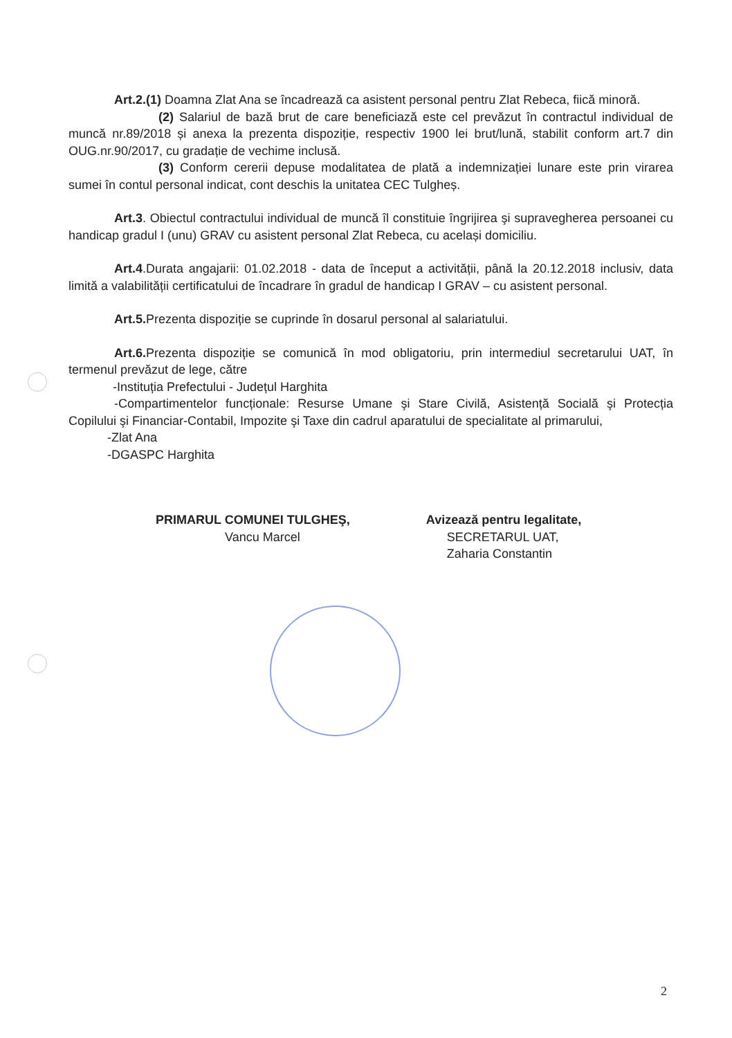Art.2.(1) Doamna Zlat Ana se încadrează ca asistent personal pentru Zlat Rebeca, fiică minoră.
(2) Salariul de bază brut de care beneficiază este cel prevăzut în contractul individual de muncă nr.89/2018 și anexa la prezenta dispoziție, respectiv 1900 lei brut/lună, stabilit conform art.7 din OUG.nr.90/2017, cu gradație de vechime inclusă.
(3) Conform cererii depuse modalitatea de plată a indemnizației lunare este prin virarea sumei în contul personal indicat, cont deschis la unitatea CEC Tulgheș.
Art.3. Obiectul contractului individual de muncă îl constituie îngrijirea şi supravegherea persoanei cu handicap gradul I (unu) GRAV cu asistent personal Zlat Rebeca, cu același domiciliu.
Art.4.Durata angajarii: 01.02.2018 - data de început a activității, până la 20.12.2018 inclusiv, data limită a valabilității certificatului de încadrare în gradul de handicap I GRAV – cu asistent personal.
Art.5. Prezenta dispoziție se cuprinde în dosarul personal al salariatului.
Art.6. Prezenta dispoziție se comunică în mod obligatoriu, prin intermediul secretarului UAT, în termenul prevăzut de lege, către
-Instituția Prefectului - Județul Harghita
-Compartimentelor funcționale: Resurse Umane şi Stare Civilă, Asistență Socială şi Protecția Copilului şi Financiar-Contabil, Impozite şi Taxe din cadrul aparatului de specialitate al primarului,
-Zlat Ana
-DGASPC Harghita
PRIMARUL COMUNEI TULGHEŞ,
Vancu Marcel
Avizează pentru legalitate,
SECRETARUL UAT,
Zaharia Constantin
2